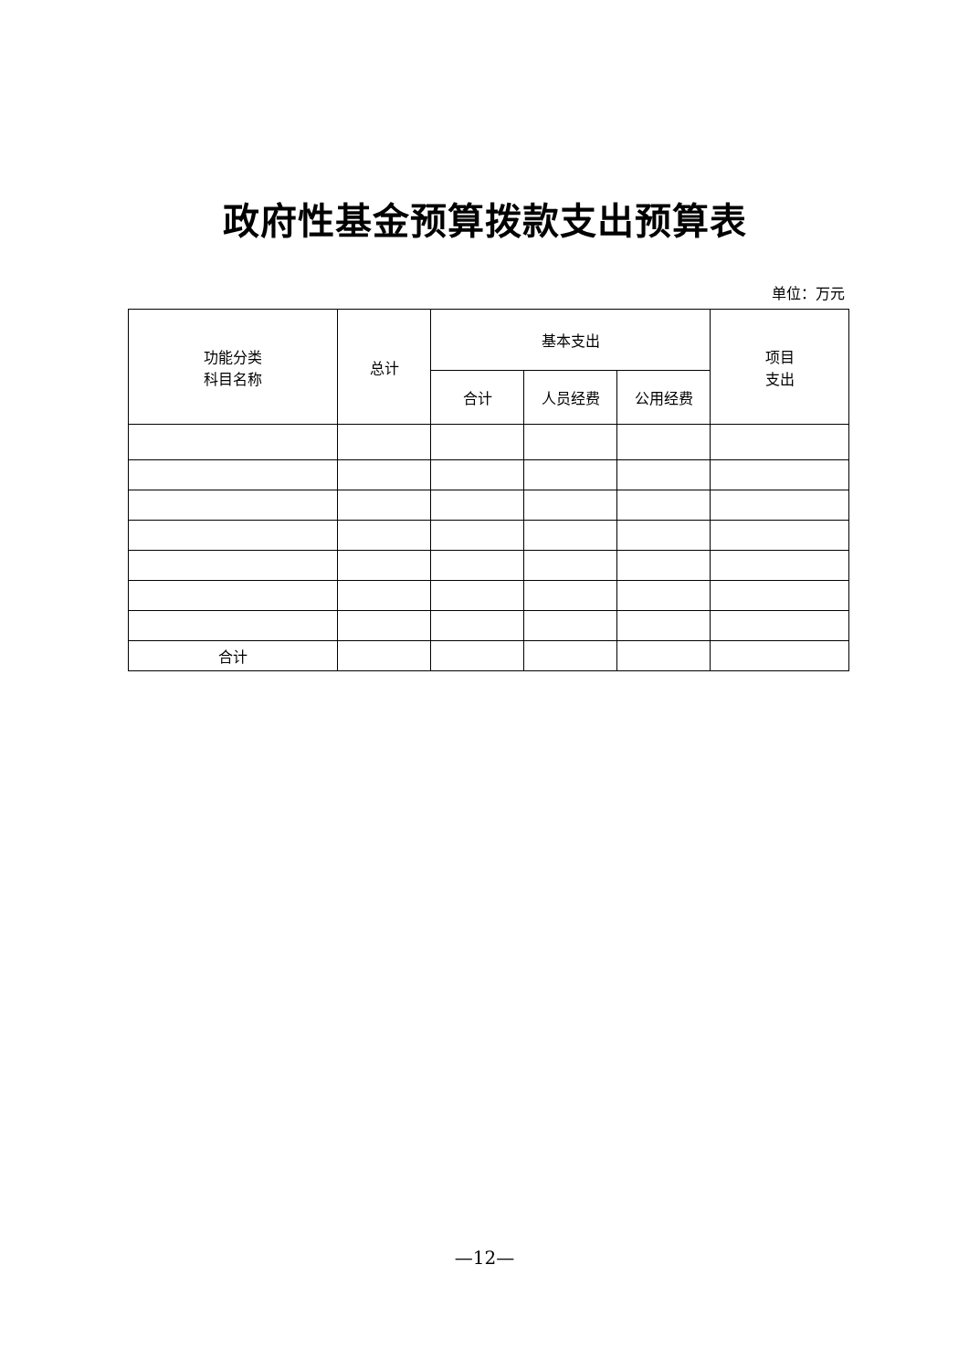政府性基金预算拨款支出预算表
单位：万元
| 功能分类 科目名称 | 总计 | 基本支出 | | | 项目 支出 |
| --- | --- | --- | --- | --- | --- |
| | | 合计 | 人员经费 | 公用经费 | |
| 合计 | | | | | |
—12—